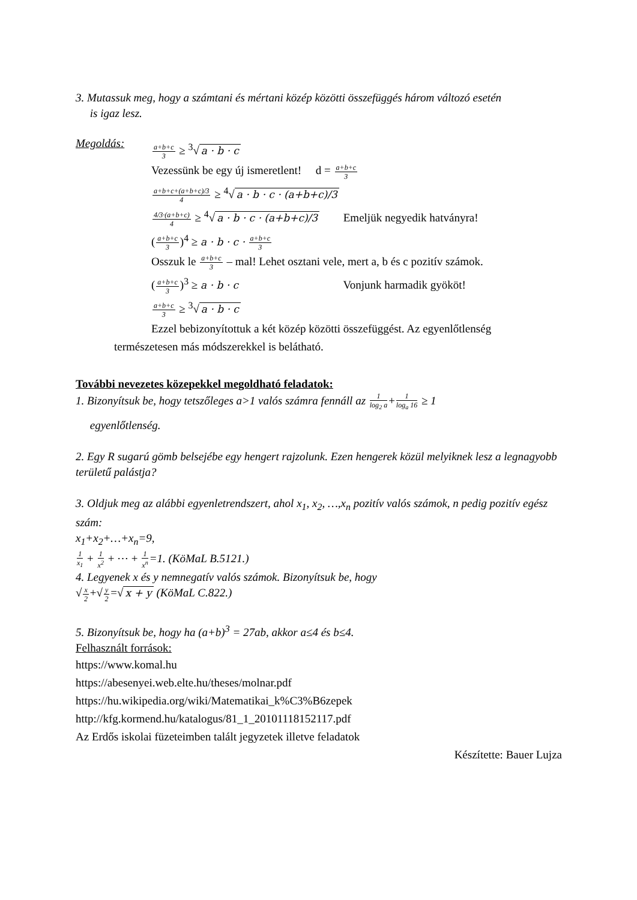3. Mutassuk meg, hogy a számtani és mértani közép közötti összefüggés három változó esetén
is igaz lesz.
Megoldás:
a+b+c 3 ≥ <sup>3</sup>√ a · b · c
Vezessünk be egy új ismeretlent! d = a+b+c 3
a+b+c+(a+b+c)/3 4 ≥ <sup>4</sup>√ a · b · c · (a+b+c)/3
4/3·(a+b+c) 4 ≥ <sup>4</sup>√ a · b · c · (a+b+c)/3 Emeljük negyedik hatványra!
(a+b+c 3)<sup>4</sup> ≥ a · b · c · a+b+c 3
Osszuk le a+b+c 3 – mal! Lehet osztani vele, mert a, b és c pozitív számok.
(a+b+c 3)<sup>3</sup> ≥ a · b · c Vonjunk harmadik gyököt!
a+b+c 3 ≥ <sup>3</sup>√ a · b · c
Ezzel bebizonyítottuk a két közép közötti összefüggést. Az egyenlőtlenség
természetesen más módszerekkel is belátható.
További nevezetes közepekkel megoldható feladatok:
1. Bizonyítsuk be, hogy tetszőleges a>1 valós számra fennáll az 1 log<sub>2</sub> a+1 log<sub>a</sub> 16 ≥ 1
egyenlőtlenség.
2. Egy R sugarú gömb belsejébe egy hengert rajzolunk. Ezen hengerek közül melyiknek lesz a legnagyobb területű palástja?
3. Oldjuk meg az alábbi egyenletrendszert, ahol x<sub>1</sub>, x<sub>2</sub>, …,x<sub>n</sub> pozitív valós számok, n pedig pozitív egész szám:
x<sub>1</sub>+x<sub>2</sub>+…+x<sub>n</sub>=9,
1 x<sub>1</sub> + 1 x<sup>2</sup> + ⋯ + 1 x<sup>n</sup>=1. (KöMaL B.5121.)
4. Legyenek x és y nemnegatív valós számok. Bizonyítsuk be, hogy
√x 2+√y 2=√ x + y (KöMaL C.822.)
5. Bizonyítsuk be, hogy ha (a+b)<sup>3</sup> = 27ab, akkor a≤4 és b≤4.
Felhasznált források:
https://www.komal.hu
https://abesenyei.web.elte.hu/theses/molnar.pdf
https://hu.wikipedia.org/wiki/Matematikai_k%C3%B6zepek
http://kfg.kormend.hu/katalogus/81_1_20101118152117.pdf
Az Erdős iskolai füzeteimben talált jegyzetek illetve feladatok
Készítette: Bauer Lujza